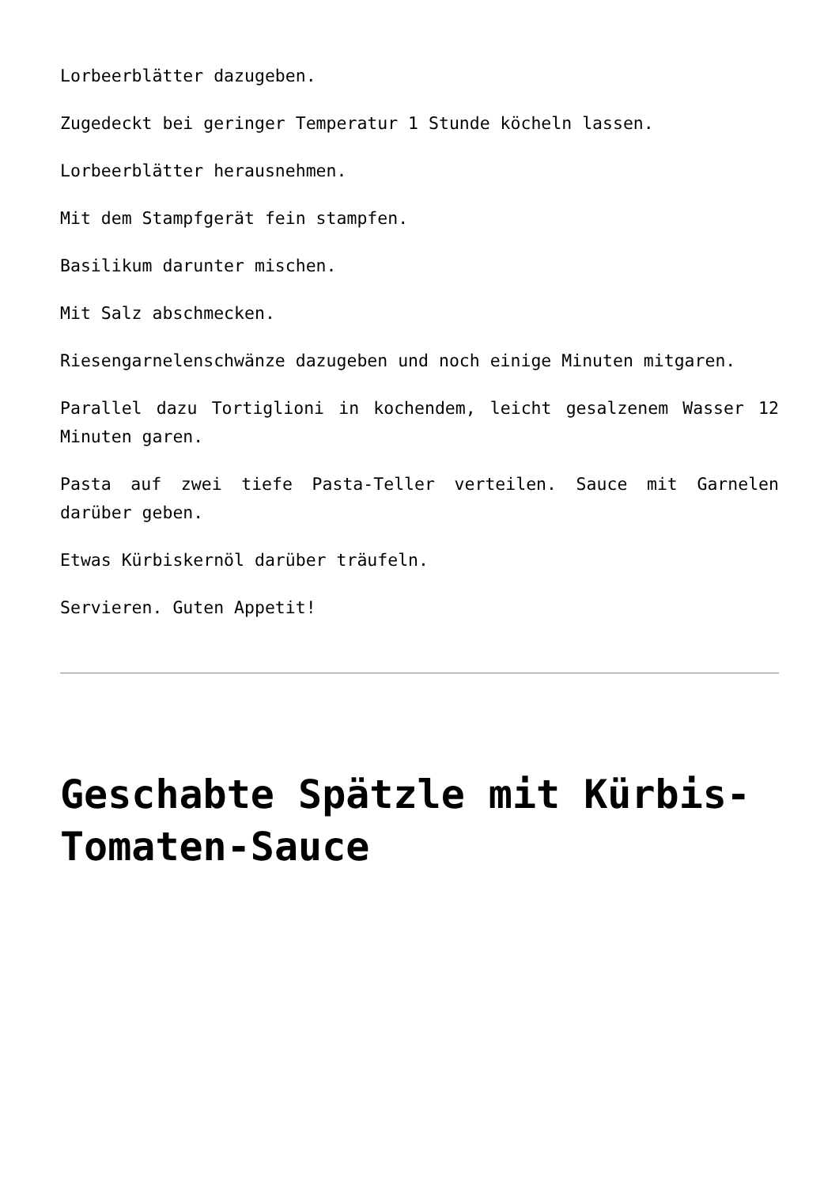Lorbeerblätter dazugeben.
Zugedeckt bei geringer Temperatur 1 Stunde köcheln lassen.
Lorbeerblätter herausnehmen.
Mit dem Stampfgerät fein stampfen.
Basilikum darunter mischen.
Mit Salz abschmecken.
Riesengarnelenschwänze dazugeben und noch einige Minuten mitgaren.
Parallel dazu Tortiglioni in kochendem, leicht gesalzenem Wasser 12 Minuten garen.
Pasta auf zwei tiefe Pasta-Teller verteilen. Sauce mit Garnelen darüber geben.
Etwas Kürbiskernöl darüber träufeln.
Servieren. Guten Appetit!
Geschabte Spätzle mit Kürbis-Tomaten-Sauce